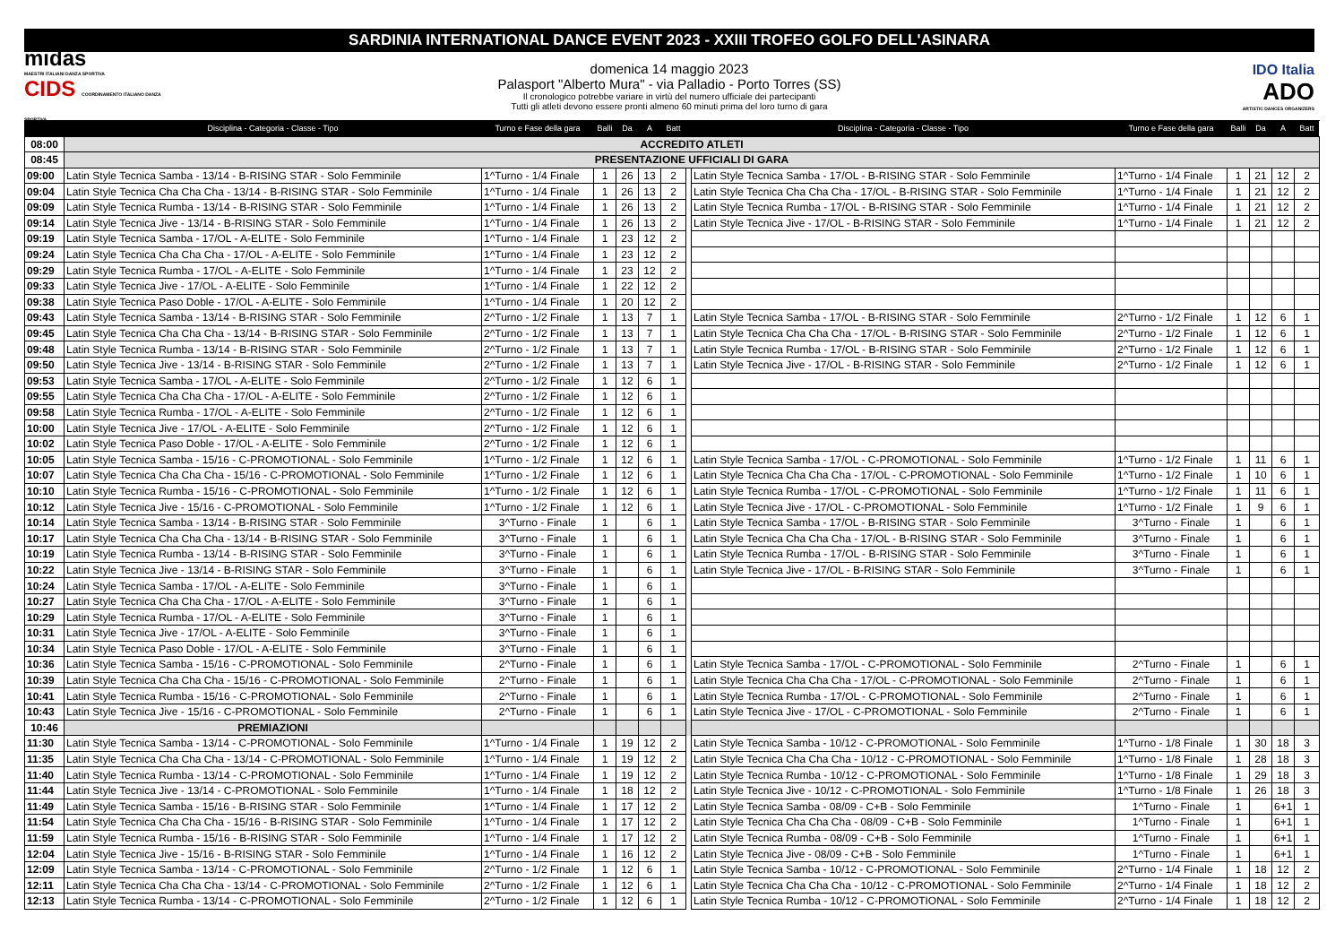SARDINIA INTERNATIONAL DANCE EVENT 2023 - XXIII TROFEO GOLFO DELL'ASINARA
midas
MAESTRI ITALIANI DANZA SPORTIVA
CIDS COORDINAMENTO ITALIANO DANZA SPORTIVA
domenica 14 maggio 2023
Palasport "Alberto Mura" - via Palladio - Porto Torres (SS)
Il cronologico potrebbe variare in virtù del numero ufficiale dei partecipanti
Tutti gli atleti devono essere pronti almeno 60 minuti prima del loro turno di gara
IDO Italia
ADO
ARTISTIC DANCES ORGANIZERS
| | Disciplina - Categoria - Classe - Tipo | Turno e Fase della gara | Balli | Da | A | Batt | | Disciplina - Categoria - Classe - Tipo | Turno e Fase della gara | Balli | Da | A | Batt |
| --- | --- | --- | --- | --- | --- | --- | --- | --- | --- | --- | --- | --- | --- |
| 08:00 | ACCREDITO ATLETI | | | | | | | | | | | | |
| 08:45 | PRESENTAZIONE UFFICIALI DI GARA | | | | | | | | | | | | |
| 09:00 | Latin Style Tecnica Samba - 13/14 - B-RISING STAR - Solo Femminile | 1^Turno - 1/4 Finale | 1 | 26 | 13 | 2 | | Latin Style Tecnica Samba - 17/OL - B-RISING STAR - Solo Femminile | 1^Turno - 1/4 Finale | 1 | 21 | 12 | 2 |
| 09:04 | Latin Style Tecnica Cha Cha Cha - 13/14 - B-RISING STAR - Solo Femminile | 1^Turno - 1/4 Finale | 1 | 26 | 13 | 2 | | Latin Style Tecnica Cha Cha Cha - 17/OL - B-RISING STAR - Solo Femminile | 1^Turno - 1/4 Finale | 1 | 21 | 12 | 2 |
| 09:09 | Latin Style Tecnica Rumba - 13/14 - B-RISING STAR - Solo Femminile | 1^Turno - 1/4 Finale | 1 | 26 | 13 | 2 | | Latin Style Tecnica Rumba - 17/OL - B-RISING STAR - Solo Femminile | 1^Turno - 1/4 Finale | 1 | 21 | 12 | 2 |
| 09:14 | Latin Style Tecnica Jive - 13/14 - B-RISING STAR - Solo Femminile | 1^Turno - 1/4 Finale | 1 | 26 | 13 | 2 | | Latin Style Tecnica Jive - 17/OL - B-RISING STAR - Solo Femminile | 1^Turno - 1/4 Finale | 1 | 21 | 12 | 2 |
| 09:19 | Latin Style Tecnica Samba - 17/OL - A-ELITE - Solo Femminile | 1^Turno - 1/4 Finale | 1 | 23 | 12 | 2 | | | | | | | |
| 09:24 | Latin Style Tecnica Cha Cha Cha - 17/OL - A-ELITE - Solo Femminile | 1^Turno - 1/4 Finale | 1 | 23 | 12 | 2 | | | | | | | |
| 09:29 | Latin Style Tecnica Rumba - 17/OL - A-ELITE - Solo Femminile | 1^Turno - 1/4 Finale | 1 | 23 | 12 | 2 | | | | | | | |
| 09:33 | Latin Style Tecnica Jive - 17/OL - A-ELITE - Solo Femminile | 1^Turno - 1/4 Finale | 1 | 22 | 12 | 2 | | | | | | | |
| 09:38 | Latin Style Tecnica Paso Doble - 17/OL - A-ELITE - Solo Femminile | 1^Turno - 1/4 Finale | 1 | 20 | 12 | 2 | | | | | | | |
| 09:43 | Latin Style Tecnica Samba - 13/14 - B-RISING STAR - Solo Femminile | 2^Turno - 1/2 Finale | 1 | 13 | 7 | 1 | | Latin Style Tecnica Samba - 17/OL - B-RISING STAR - Solo Femminile | 2^Turno - 1/2 Finale | 1 | 12 | 6 | 1 |
| 09:45 | Latin Style Tecnica Cha Cha Cha - 13/14 - B-RISING STAR - Solo Femminile | 2^Turno - 1/2 Finale | 1 | 13 | 7 | 1 | | Latin Style Tecnica Cha Cha Cha - 17/OL - B-RISING STAR - Solo Femminile | 2^Turno - 1/2 Finale | 1 | 12 | 6 | 1 |
| 09:48 | Latin Style Tecnica Rumba - 13/14 - B-RISING STAR - Solo Femminile | 2^Turno - 1/2 Finale | 1 | 13 | 7 | 1 | | Latin Style Tecnica Rumba - 17/OL - B-RISING STAR - Solo Femminile | 2^Turno - 1/2 Finale | 1 | 12 | 6 | 1 |
| 09:50 | Latin Style Tecnica Jive - 13/14 - B-RISING STAR - Solo Femminile | 2^Turno - 1/2 Finale | 1 | 13 | 7 | 1 | | Latin Style Tecnica Jive - 17/OL - B-RISING STAR - Solo Femminile | 2^Turno - 1/2 Finale | 1 | 12 | 6 | 1 |
| 09:53 | Latin Style Tecnica Samba - 17/OL - A-ELITE - Solo Femminile | 2^Turno - 1/2 Finale | 1 | 12 | 6 | 1 | | | | | | | |
| 09:55 | Latin Style Tecnica Cha Cha Cha - 17/OL - A-ELITE - Solo Femminile | 2^Turno - 1/2 Finale | 1 | 12 | 6 | 1 | | | | | | | |
| 09:58 | Latin Style Tecnica Rumba - 17/OL - A-ELITE - Solo Femminile | 2^Turno - 1/2 Finale | 1 | 12 | 6 | 1 | | | | | | | |
| 10:00 | Latin Style Tecnica Jive - 17/OL - A-ELITE - Solo Femminile | 2^Turno - 1/2 Finale | 1 | 12 | 6 | 1 | | | | | | | |
| 10:02 | Latin Style Tecnica Paso Doble - 17/OL - A-ELITE - Solo Femminile | 2^Turno - 1/2 Finale | 1 | 12 | 6 | 1 | | | | | | | |
| 10:05 | Latin Style Tecnica Samba - 15/16 - C-PROMOTIONAL - Solo Femminile | 1^Turno - 1/2 Finale | 1 | 12 | 6 | 1 | | Latin Style Tecnica Samba - 17/OL - C-PROMOTIONAL - Solo Femminile | 1^Turno - 1/2 Finale | 1 | 11 | 6 | 1 |
| 10:07 | Latin Style Tecnica Cha Cha Cha - 15/16 - C-PROMOTIONAL - Solo Femminile | 1^Turno - 1/2 Finale | 1 | 12 | 6 | 1 | | Latin Style Tecnica Cha Cha Cha - 17/OL - C-PROMOTIONAL - Solo Femminile | 1^Turno - 1/2 Finale | 1 | 10 | 6 | 1 |
| 10:10 | Latin Style Tecnica Rumba - 15/16 - C-PROMOTIONAL - Solo Femminile | 1^Turno - 1/2 Finale | 1 | 12 | 6 | 1 | | Latin Style Tecnica Rumba - 17/OL - C-PROMOTIONAL - Solo Femminile | 1^Turno - 1/2 Finale | 1 | 11 | 6 | 1 |
| 10:12 | Latin Style Tecnica Jive - 15/16 - C-PROMOTIONAL - Solo Femminile | 1^Turno - 1/2 Finale | 1 | 12 | 6 | 1 | | Latin Style Tecnica Jive - 17/OL - C-PROMOTIONAL - Solo Femminile | 1^Turno - 1/2 Finale | 1 | 9 | 6 | 1 |
| 10:14 | Latin Style Tecnica Samba - 13/14 - B-RISING STAR - Solo Femminile | 3^Turno - Finale | 1 | | 6 | 1 | | Latin Style Tecnica Samba - 17/OL - B-RISING STAR - Solo Femminile | 3^Turno - Finale | 1 | | 6 | 1 |
| 10:17 | Latin Style Tecnica Cha Cha Cha - 13/14 - B-RISING STAR - Solo Femminile | 3^Turno - Finale | 1 | | 6 | 1 | | Latin Style Tecnica Cha Cha Cha - 17/OL - B-RISING STAR - Solo Femminile | 3^Turno - Finale | 1 | | 6 | 1 |
| 10:19 | Latin Style Tecnica Rumba - 13/14 - B-RISING STAR - Solo Femminile | 3^Turno - Finale | 1 | | 6 | 1 | | Latin Style Tecnica Rumba - 17/OL - B-RISING STAR - Solo Femminile | 3^Turno - Finale | 1 | | 6 | 1 |
| 10:22 | Latin Style Tecnica Jive - 13/14 - B-RISING STAR - Solo Femminile | 3^Turno - Finale | 1 | | 6 | 1 | | Latin Style Tecnica Jive - 17/OL - B-RISING STAR - Solo Femminile | 3^Turno - Finale | 1 | | 6 | 1 |
| 10:24 | Latin Style Tecnica Samba - 17/OL - A-ELITE - Solo Femminile | 3^Turno - Finale | 1 | | 6 | 1 | | | | | | | |
| 10:27 | Latin Style Tecnica Cha Cha Cha - 17/OL - A-ELITE - Solo Femminile | 3^Turno - Finale | 1 | | 6 | 1 | | | | | | | |
| 10:29 | Latin Style Tecnica Rumba - 17/OL - A-ELITE - Solo Femminile | 3^Turno - Finale | 1 | | 6 | 1 | | | | | | | |
| 10:31 | Latin Style Tecnica Jive - 17/OL - A-ELITE - Solo Femminile | 3^Turno - Finale | 1 | | 6 | 1 | | | | | | | |
| 10:34 | Latin Style Tecnica Paso Doble - 17/OL - A-ELITE - Solo Femminile | 3^Turno - Finale | 1 | | 6 | 1 | | | | | | | |
| 10:36 | Latin Style Tecnica Samba - 15/16 - C-PROMOTIONAL - Solo Femminile | 2^Turno - Finale | 1 | | 6 | 1 | | Latin Style Tecnica Samba - 17/OL - C-PROMOTIONAL - Solo Femminile | 2^Turno - Finale | 1 | | 6 | 1 |
| 10:39 | Latin Style Tecnica Cha Cha Cha - 15/16 - C-PROMOTIONAL - Solo Femminile | 2^Turno - Finale | 1 | | 6 | 1 | | Latin Style Tecnica Cha Cha Cha - 17/OL - C-PROMOTIONAL - Solo Femminile | 2^Turno - Finale | 1 | | 6 | 1 |
| 10:41 | Latin Style Tecnica Rumba - 15/16 - C-PROMOTIONAL - Solo Femminile | 2^Turno - Finale | 1 | | 6 | 1 | | Latin Style Tecnica Rumba - 17/OL - C-PROMOTIONAL - Solo Femminile | 2^Turno - Finale | 1 | | 6 | 1 |
| 10:43 | Latin Style Tecnica Jive - 15/16 - C-PROMOTIONAL - Solo Femminile | 2^Turno - Finale | 1 | | 6 | 1 | | Latin Style Tecnica Jive - 17/OL - C-PROMOTIONAL - Solo Femminile | 2^Turno - Finale | 1 | | 6 | 1 |
| 10:46 | PREMIAZIONI | | | | | | | | | | | | |
| 11:30 | Latin Style Tecnica Samba - 13/14 - C-PROMOTIONAL - Solo Femminile | 1^Turno - 1/4 Finale | 1 | 19 | 12 | 2 | | Latin Style Tecnica Samba - 10/12 - C-PROMOTIONAL - Solo Femminile | 1^Turno - 1/8 Finale | 1 | 30 | 18 | 3 |
| 11:35 | Latin Style Tecnica Cha Cha Cha - 13/14 - C-PROMOTIONAL - Solo Femminile | 1^Turno - 1/4 Finale | 1 | 19 | 12 | 2 | | Latin Style Tecnica Cha Cha Cha - 10/12 - C-PROMOTIONAL - Solo Femminile | 1^Turno - 1/8 Finale | 1 | 28 | 18 | 3 |
| 11:40 | Latin Style Tecnica Rumba - 13/14 - C-PROMOTIONAL - Solo Femminile | 1^Turno - 1/4 Finale | 1 | 19 | 12 | 2 | | Latin Style Tecnica Rumba - 10/12 - C-PROMOTIONAL - Solo Femminile | 1^Turno - 1/8 Finale | 1 | 29 | 18 | 3 |
| 11:44 | Latin Style Tecnica Jive - 13/14 - C-PROMOTIONAL - Solo Femminile | 1^Turno - 1/4 Finale | 1 | 18 | 12 | 2 | | Latin Style Tecnica Jive - 10/12 - C-PROMOTIONAL - Solo Femminile | 1^Turno - 1/8 Finale | 1 | 26 | 18 | 3 |
| 11:49 | Latin Style Tecnica Samba - 15/16 - B-RISING STAR - Solo Femminile | 1^Turno - 1/4 Finale | 1 | 17 | 12 | 2 | | Latin Style Tecnica Samba - 08/09 - C+B - Solo Femminile | 1^Turno - Finale | 1 | | 6+1 | 1 |
| 11:54 | Latin Style Tecnica Cha Cha Cha - 15/16 - B-RISING STAR - Solo Femminile | 1^Turno - 1/4 Finale | 1 | 17 | 12 | 2 | | Latin Style Tecnica Cha Cha Cha - 08/09 - C+B - Solo Femminile | 1^Turno - Finale | 1 | | 6+1 | 1 |
| 11:59 | Latin Style Tecnica Rumba - 15/16 - B-RISING STAR - Solo Femminile | 1^Turno - 1/4 Finale | 1 | 17 | 12 | 2 | | Latin Style Tecnica Rumba - 08/09 - C+B - Solo Femminile | 1^Turno - Finale | 1 | | 6+1 | 1 |
| 12:04 | Latin Style Tecnica Jive - 15/16 - B-RISING STAR - Solo Femminile | 1^Turno - 1/4 Finale | 1 | 16 | 12 | 2 | | Latin Style Tecnica Jive - 08/09 - C+B - Solo Femminile | 1^Turno - Finale | 1 | | 6+1 | 1 |
| 12:09 | Latin Style Tecnica Samba - 13/14 - C-PROMOTIONAL - Solo Femminile | 2^Turno - 1/2 Finale | 1 | 12 | 6 | 1 | | Latin Style Tecnica Samba - 10/12 - C-PROMOTIONAL - Solo Femminile | 2^Turno - 1/4 Finale | 1 | 18 | 12 | 2 |
| 12:11 | Latin Style Tecnica Cha Cha Cha - 13/14 - C-PROMOTIONAL - Solo Femminile | 2^Turno - 1/2 Finale | 1 | 12 | 6 | 1 | | Latin Style Tecnica Cha Cha Cha - 10/12 - C-PROMOTIONAL - Solo Femminile | 2^Turno - 1/4 Finale | 1 | 18 | 12 | 2 |
| 12:13 | Latin Style Tecnica Rumba - 13/14 - C-PROMOTIONAL - Solo Femminile | 2^Turno - 1/2 Finale | 1 | 12 | 6 | 1 | | Latin Style Tecnica Rumba - 10/12 - C-PROMOTIONAL - Solo Femminile | 2^Turno - 1/4 Finale | 1 | 18 | 12 | 2 |